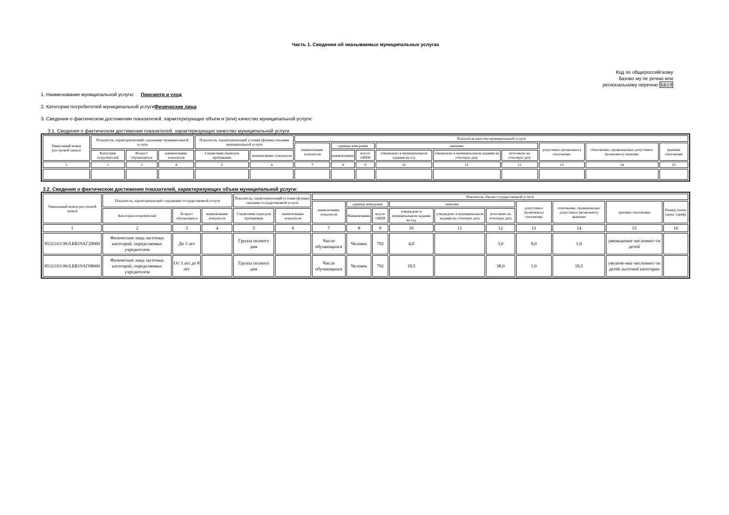Часть 1. Сведения об оказываемых муниципальных услугах
Код по общероссийскому
базово му пе речню или
региональному перечню БВ19
1. Наименование муниципальной услуги: Присмотр и уход
2. Категории потребителей муниципальной услугиФизические лица
3. Сведения о фактическом достижении показателей, характеризующих объем и (или) качество муниципальной услуги:
3.1. Сведения о фактическом достижении показателей, характеризующих качество муниципальной услуги
| Уникальный номер реестровой записи | Показатель, характеризующий содержание муниципальной услуги | | | Показатель, характеризующий условия (формы) оказания муниципальной услуги | | Показатель качества муниципальной услуги | | | | | | | | |
| --- | --- | --- | --- | --- | --- | --- | --- | --- | --- | --- | --- | --- | --- | --- |
| | | | | | | наименование показателя | единица измерения | | значение | | | допустимое (возможное) отклонение | Отклонение, превышающее допустимое (возможное) значение | причина отклонения |
| | Категория потребителей | Возраст обучающихся | наименование показателя | Справочник периодов пребывания | наименование показателя | | наименование | код по ОКЕИ | утверждено в муниципальном задании на год | утверждено в муниципальном задании на отчетную дату | исполнено на отчетную дату | | | |
| 1 | 2 | 3 | 4 | 5 | 6 | 7 | 8 | 9 | 10 | 11 | 12 | 13 | 14 | 15 |
3.2. Сведения о фактическом достижении показателей, характеризующих объем муниципальной услуги:
| Уникальный номер реестровой записи | Показатель, характеризующий содержание государственной услуги | | | Показатель, характеризующий условия (формы) оказания государственной услуги | | Показатель объема государственной услуги | | | | | | | | | |
| --- | --- | --- | --- | --- | --- | --- | --- | --- | --- | --- | --- | --- | --- | --- | --- |
| | | | | | | наименование показателя | единица измерения | | значение | | | допустимое (возможное) отклонение | отклонение, превышающее допустимое (возможное) значение | причина отклонения | Размер платы (цена, тариф) |
| | Категория потребителей | Возраст обучающихся | наименование показателя | Справочник периодов пребывания | наименование показателя | | Наименование | код по ОКЕИ | утверждено в муниципальном задании на год | утверждено в муниципальном задании на отчетную дату | исполнено на отчетную дату | | | | |
| 1 | 2 | 3 | 4 | 5 | 6 | 7 | 8 | 9 | 10 | 11 | 12 | 13 | 14 | 15 | 16 |
| 853211О.99.0.БВ19АГ20000 | Физические лица льготных категорий, определяемых учредителем | До 3 лет | | Группа полного дня | | Число обучающихся | Человек | 792 | 4,0 | | 3,0 | 0,0 | 1,0 | уменьшение численнос-ти детей | |
| 853211О.99.0.БВ19АГ08000 | Физические лица льготных категорий, определяемых учредителем | От 3 лет до 8 лет | | Группа полного дня | | Число обучающихся | Человек | 792 | 18,5 | | 38,0 | 1,0 | 18,5 | увеличе-ние численнос-ти детей льготной категории | |